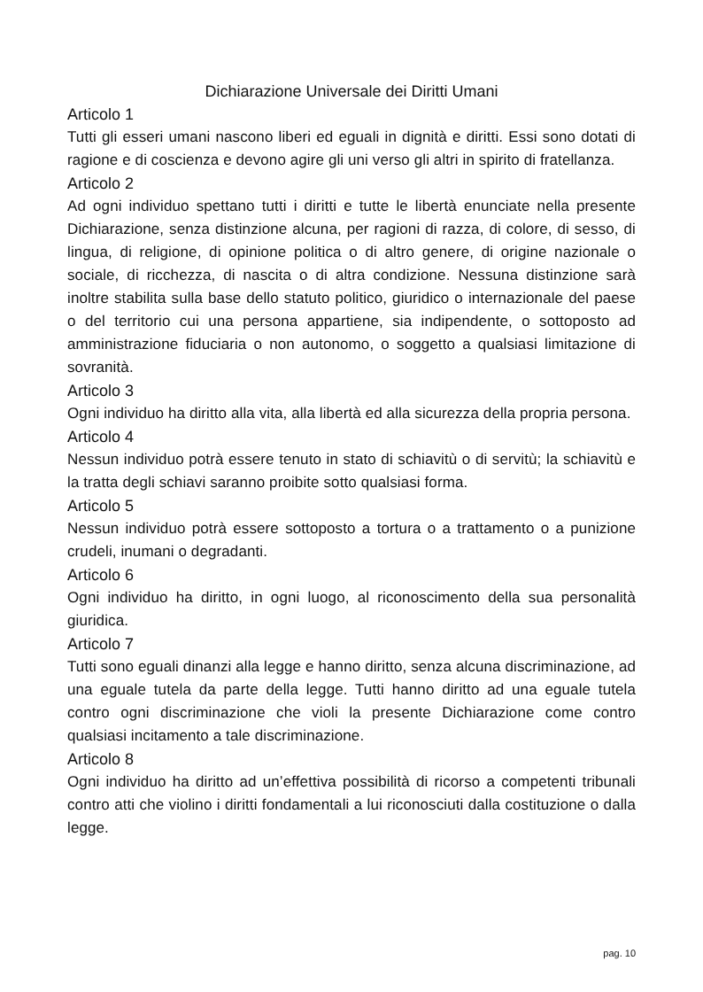Dichiarazione Universale dei Diritti Umani
Articolo 1
Tutti gli esseri umani nascono liberi ed eguali in dignità e diritti. Essi sono dotati di ragione e di coscienza e devono agire gli uni verso gli altri in spirito di fratellanza.
Articolo 2
Ad ogni individuo spettano tutti i diritti e tutte le libertà enunciate nella presente Dichiarazione, senza distinzione alcuna, per ragioni di razza, di colore, di sesso, di lingua, di religione, di opinione politica o di altro genere, di origine nazionale o sociale, di ricchezza, di nascita o di altra condizione. Nessuna distinzione sarà inoltre stabilita sulla base dello statuto politico, giuridico o internazionale del paese o del territorio cui una persona appartiene, sia indipendente, o sottoposto ad amministrazione fiduciaria o non autonomo, o soggetto a qualsiasi limitazione di sovranità.
Articolo 3
Ogni individuo ha diritto alla vita, alla libertà ed alla sicurezza della propria persona.
Articolo 4
Nessun individuo potrà essere tenuto in stato di schiavitù o di servitù; la schiavitù e la tratta degli schiavi saranno proibite sotto qualsiasi forma.
Articolo 5
Nessun individuo potrà essere sottoposto a tortura o a trattamento o a punizione crudeli, inumani o degradanti.
Articolo 6
Ogni individuo ha diritto, in ogni luogo, al riconoscimento della sua personalità giuridica.
Articolo 7
Tutti sono eguali dinanzi alla legge e hanno diritto, senza alcuna discriminazione, ad una eguale tutela da parte della legge. Tutti hanno diritto ad una eguale tutela contro ogni discriminazione che violi la presente Dichiarazione come contro qualsiasi incitamento a tale discriminazione.
Articolo 8
Ogni individuo ha diritto ad un’effettiva possibilità di ricorso a competenti tribunali contro atti che violino i diritti fondamentali a lui riconosciuti dalla costituzione o dalla legge.
pag. 10